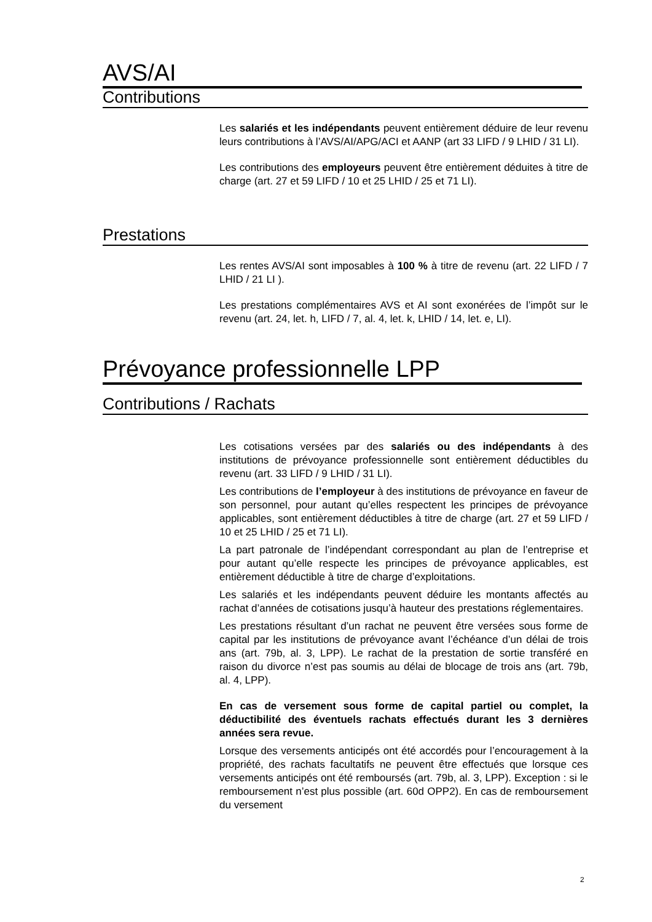AVS/AI
Contributions
Les salariés et les indépendants peuvent entièrement déduire de leur revenu leurs contributions à l’AVS/AI/APG/ACI et AANP (art 33 LIFD / 9 LHID / 31 LI).
Les contributions des employeurs peuvent être entièrement déduites à titre de charge (art. 27 et 59 LIFD / 10 et 25 LHID / 25 et 71 LI).
Prestations
Les rentes AVS/AI sont imposables à 100 % à titre de revenu (art. 22 LIFD / 7 LHID / 21 LI ).
Les prestations complémentaires AVS et AI sont exonérées de l’impôt sur le revenu (art. 24, let. h, LIFD / 7, al. 4, let. k, LHID / 14, let. e, LI).
Prévoyance professionnelle LPP
Contributions / Rachats
Les cotisations versées par des salariés ou des indépendants à des institutions de prévoyance professionnelle sont entièrement déductibles du revenu (art. 33 LIFD / 9 LHID / 31 LI).
Les contributions de l’employeur à des institutions de prévoyance en faveur de son personnel, pour autant qu’elles respectent les principes de prévoyance applicables, sont entièrement déductibles à titre de charge (art. 27 et 59 LIFD / 10 et 25 LHID / 25 et 71 LI).
La part patronale de l’indépendant correspondant au plan de l’entreprise et pour autant qu’elle respecte les principes de prévoyance applicables, est entièrement déductible à titre de charge d’exploitations.
Les salariés et les indépendants peuvent déduire les montants affectés au rachat d’années de cotisations jusqu’à hauteur des prestations réglementaires.
Les prestations résultant d’un rachat ne peuvent être versées sous forme de capital par les institutions de prévoyance avant l’échéance d’un délai de trois ans (art. 79b, al. 3, LPP). Le rachat de la prestation de sortie transféré en raison du divorce n’est pas soumis au délai de blocage de trois ans (art. 79b, al. 4, LPP).
En cas de versement sous forme de capital partiel ou complet, la déductibilité des éventuels rachats effectués durant les 3 dernières années sera revue.
Lorsque des versements anticipés ont été accordés pour l’encouragement à la propriété, des rachats facultatifs ne peuvent être effectués que lorsque ces versements anticipés ont été remboursés (art. 79b, al. 3, LPP). Exception : si le remboursement n’est plus possible (art. 60d OPP2). En cas de remboursement du versement
2